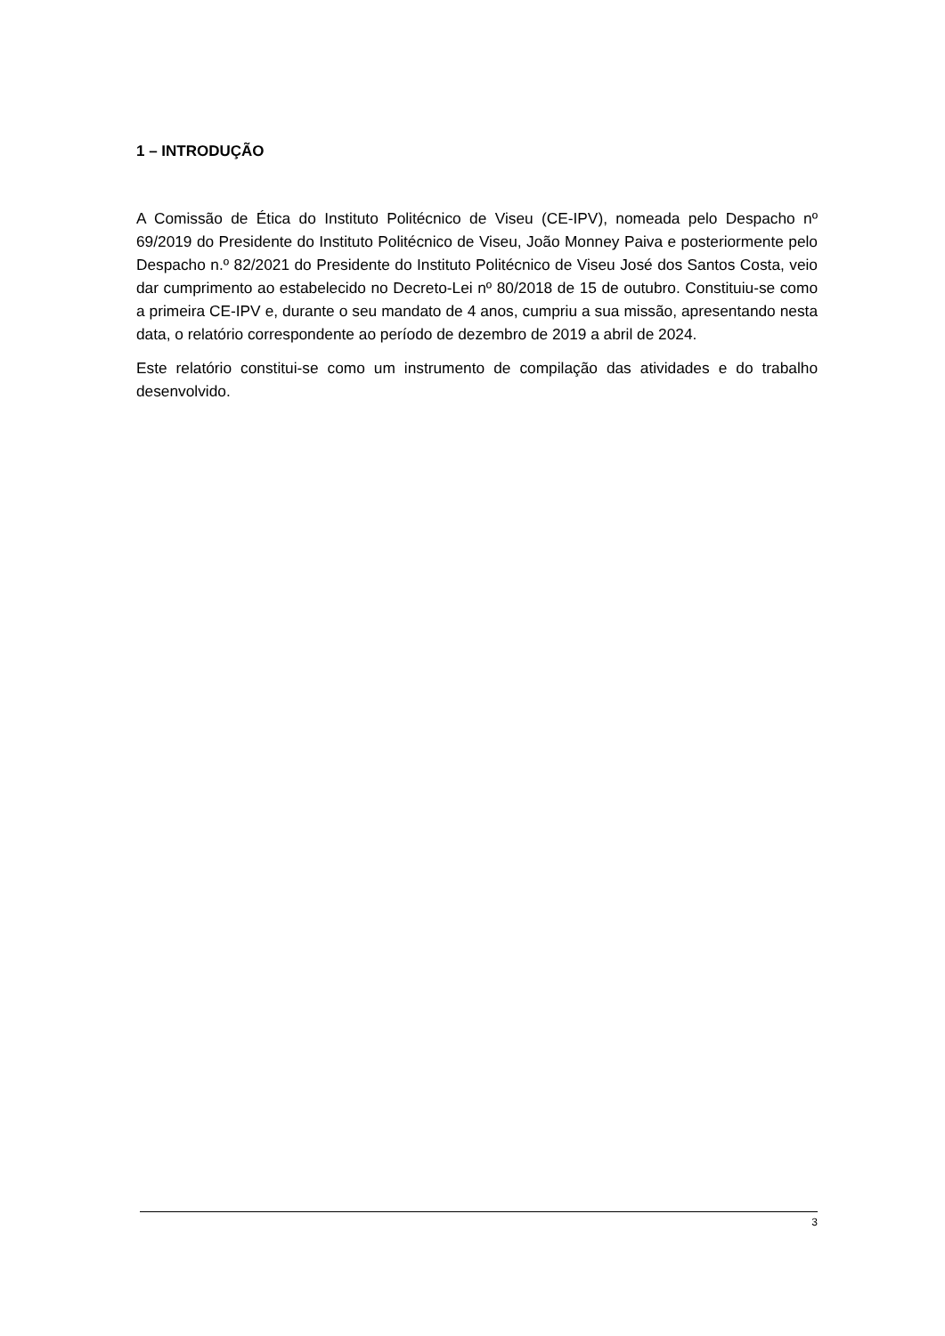1 – INTRODUÇÃO
A Comissão de Ética do Instituto Politécnico de Viseu (CE-IPV), nomeada pelo Despacho nº 69/2019 do Presidente do Instituto Politécnico de Viseu, João Monney Paiva e posteriormente pelo Despacho n.º 82/2021 do Presidente do Instituto Politécnico de Viseu José dos Santos Costa, veio dar cumprimento ao estabelecido no Decreto-Lei nº 80/2018 de 15 de outubro. Constituiu-se como a primeira CE-IPV e, durante o seu mandato de 4 anos, cumpriu a sua missão, apresentando nesta data, o relatório correspondente ao período de dezembro de 2019 a abril de 2024.
Este relatório constitui-se como um instrumento de compilação das atividades e do trabalho desenvolvido.
3